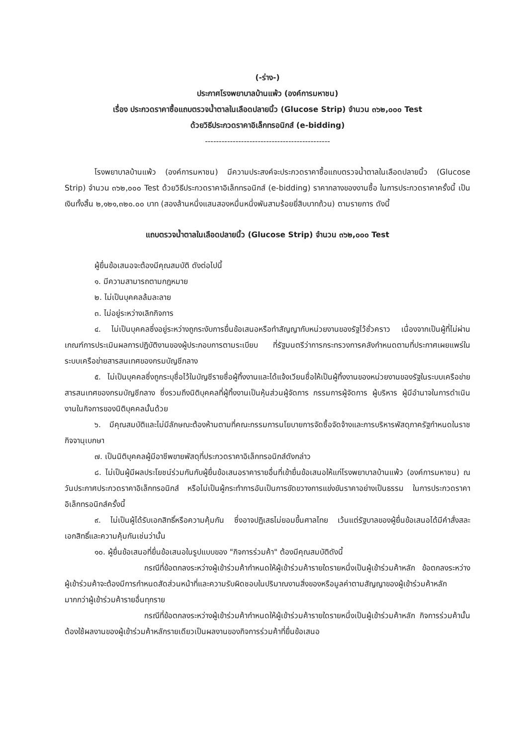(-ร่าง-)
ประกาศโรงพยาบาลบ้านแพ้ว (องค์การมหาชน)
เรื่อง ประกวดราคาซื้อแถบตรวจน้ำตาลในเลือดปลายนิ้ว (Glucose Strip) จำนวน ๓๖๒,๐๐๐ Test
ด้วยวิธีประกวดราคาอิเล็กทรอนิกส์ (e-bidding)
---------------------------------------------
โรงพยาบาลบ้านแพ้ว (องค์การมหาชน) มีความประสงค์จะประกวดราคาซื้อแถบตรวจน้ำตาลในเลือดปลายนิ้ว (Glucose Strip) จำนวน ๓๖๒,๐๐๐ Test ด้วยวิธีประกวดราคาอิเล็กทรอนิกส์ (e-bidding) ราคากลางของงานซื้อ ในการประกวดราคาครั้งนี้ เป็นเงินทั้งสิ้น ๒,๑๒๑,๓๒๐.๐๐ บาท (สองล้านหนึ่งแสนสองหมื่นหนึ่งพันสามร้อยยี่สิบบาทถ้วน) ตามรายการ ดังนี้
แถบตรวจน้ำตาลในเลือดปลายนิ้ว (Glucose Strip) จำนวน ๓๖๒,๐๐๐ Test
ผู้ยื่นข้อเสนอจะต้องมีคุณสมบัติ ดังต่อไปนี้
๑. มีความสามารถตามกฎหมาย
๒. ไม่เป็นบุคคลล้มละลาย
๓. ไม่อยู่ระหว่างเลิกกิจการ
๔. ไม่เป็นบุคคลซึ่งอยู่ระหว่างถูกระงับการยื่นข้อเสนอหรือทำสัญญากับหน่วยงานของรัฐไว้ชั่วคราว เนื่องจากเป็นผู้ที่ไม่ผ่านเกณฑ์การประเมินผลการปฏิบัติงานของผู้ประกอบการตามระเบียบ ที่รัฐมนตรีว่าการกระทรวงการคลังกำหนดตามที่ประกาศเผยแพร่ในระบบเครือข่ายสารสนเทศของกรมบัญชีกลาง
๕. ไม่เป็นบุคคลซึ่งถูกระบุชื่อไว้ในบัญชีรายชื่อผู้ทิ้งงานและได้แจ้งเวียนชื่อให้เป็นผู้ทิ้งงานของหน่วยงานของรัฐในระบบเครือข่ายสารสนเทศของกรมบัญชีกลาง ซึ่งรวมถึงนิติบุคคลที่ผู้ทิ้งงานเป็นหุ้นส่วนผู้จัดการ กรรมการผู้จัดการ ผู้บริหาร ผู้มีอำนาจในการดำเนินงานในกิจการของนิติบุคคลนั้นด้วย
๖. มีคุณสมบัติและไม่มีลักษณะต้องห้ามตามที่คณะกรรมการนโยบายการจัดซื้อจัดจ้างและการบริหารพัสดุภาครัฐกำหนดในราชกิจจานุเบกษา
๗. เป็นนิติบุคคลผู้มีอาชีพขายพัสดุที่ประกวดราคาอิเล็กทรอนิกส์ดังกล่าว
๘. ไม่เป็นผู้มีผลประโยชน์ร่วมกันกับผู้ยื่นข้อเสนอราคารายอื่นที่เข้ายื่นข้อเสนอให้แก่โรงพยาบาลบ้านแพ้ว (องค์การมหาชน) ณ วันประกาศประกวดราคาอิเล็กทรอนิกส์ หรือไม่เป็นผู้กระทำการอันเป็นการขัดขวางการแข่งขันราคาอย่างเป็นธรรม ในการประกวดราคาอิเล็กทรอนิกส์ครั้งนี้
๙. ไม่เป็นผู้ได้รับเอกสิทธิ์หรือความคุ้มกัน ซึ่งอาจปฏิเสธไม่ยอมขึ้นศาลไทย เว้นแต่รัฐบาลของผู้ยื่นข้อเสนอได้มีคำสั่งสละเอกสิทธิ์และความคุ้มกันเช่นว่านั้น
๑๐. ผู้ยื่นข้อเสนอที่ยื่นข้อเสนอในรูปแบบของ "กิจการร่วมค้า" ต้องมีคุณสมบัติดังนี้
กรณีที่ข้อตกลงระหว่างผู้เข้าร่วมค้ากำหนดให้ผู้เข้าร่วมค้ารายใดรายหนึ่งเป็นผู้เข้าร่วมค้าหลัก ข้อตกลงระหว่างผู้เข้าร่วมค้าจะต้องมีการกำหนดสัดส่วนหน้าที่และความรับผิดชอบในปริมาณงานสิ่งของหรือมูลค่าตามสัญญาของผู้เข้าร่วมค้าหลักมากกว่าผู้เข้าร่วมค้ารายอื่นทุกราย
กรณีที่ข้อตกลงระหว่างผู้เข้าร่วมค้ากำหนดให้ผู้เข้าร่วมค้ารายใดรายหนึ่งเป็นผู้เข้าร่วมค้าหลัก กิจการร่วมค้านั้นต้องใช้ผลงานของผู้เข้าร่วมค้าหลักรายเดียวเป็นผลงานของกิจการร่วมค้าที่ยื่นข้อเสนอ